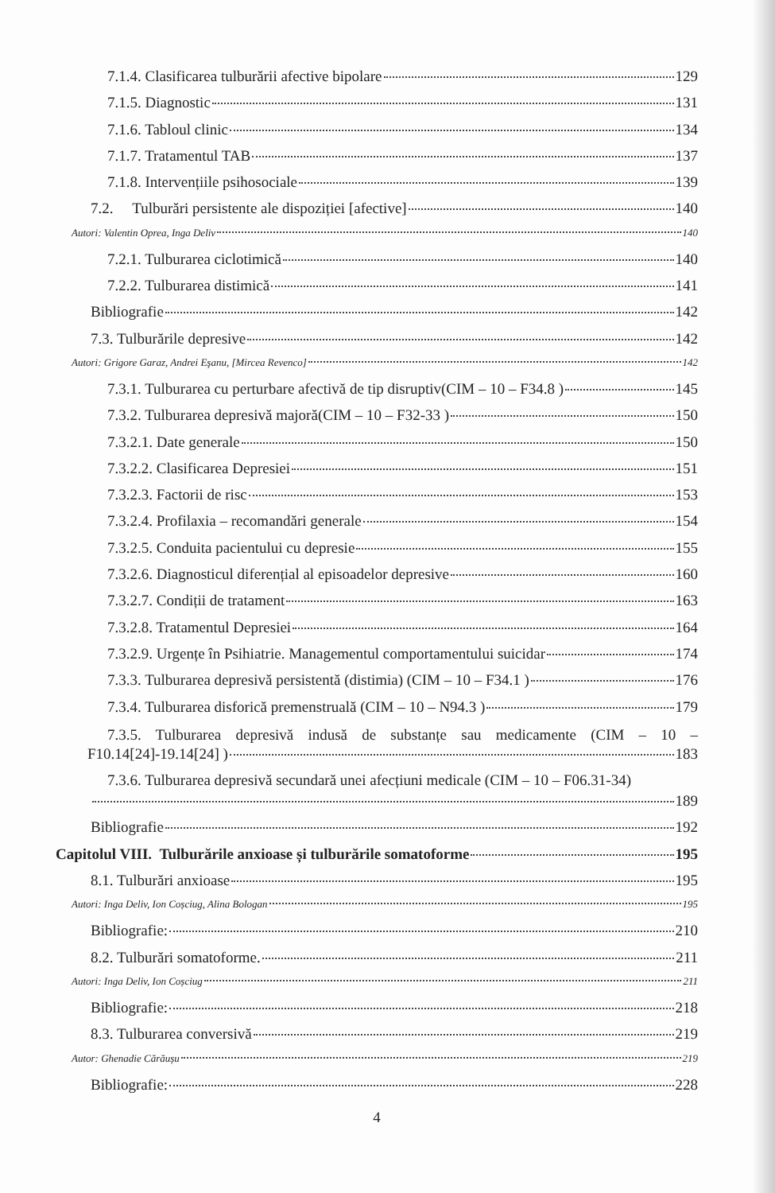7.1.4. Clasificarea tulburării afective bipolare 129
7.1.5. Diagnostic 131
7.1.6. Tabloul clinic 134
7.1.7. Tratamentul TAB 137
7.1.8. Intervențiile psihosociale 139
7.2. Tulburări persistente ale dispoziției [afective] 140
Autori: Valentin Oprea, Inga Deliv 140
7.2.1. Tulburarea ciclotimică 140
7.2.2. Tulburarea distimică 141
Bibliografie 142
7.3. Tulburările depresive 142
Autori: Grigore Garaz, Andrei Eşanu, [Mircea Revenco] 142
7.3.1. Tulburarea cu perturbare afectivă de tip disruptiv(CIM – 10 – F34.8 ) 145
7.3.2. Tulburarea depresivă majoră(CIM – 10 – F32-33 ) 150
7.3.2.1. Date generale 150
7.3.2.2. Clasificarea Depresiei 151
7.3.2.3. Factorii de risc 153
7.3.2.4. Profilaxia – recomandări generale 154
7.3.2.5. Conduita pacientului cu depresie 155
7.3.2.6. Diagnosticul diferențial al episoadelor depresive 160
7.3.2.7. Condiții de tratament 163
7.3.2.8. Tratamentul Depresiei 164
7.3.2.9. Urgențe în Psihiatrie. Managementul comportamentului suicidar 174
7.3.3. Tulburarea depresivă persistentă (distimia) (CIM – 10 – F34.1 ) 176
7.3.4. Tulburarea disforică premenstruală (CIM – 10 – N94.3 ) 179
7.3.5. Tulburarea depresivă indusă de substanțe sau medicamente (CIM – 10 –
F10.14[24]-19.14[24] ) 183
7.3.6. Tulburarea depresivă secundară unei afecțiuni medicale (CIM – 10 – F06.31-34)
189
Bibliografie 192
Capitolul VIII. Tulburările anxioase și tulburările somatoforme 195
8.1. Tulburări anxioase 195
Autori: Inga Deliv, Ion Coșciug, Alina Bologan 195
Bibliografie: 210
8.2. Tulburări somatoforme. 211
Autori: Inga Deliv, Ion Coșciug 211
Bibliografie: 218
8.3. Tulburarea conversivă 219
Autor: Ghenadie Cărăușu 219
Bibliografie: 228
4